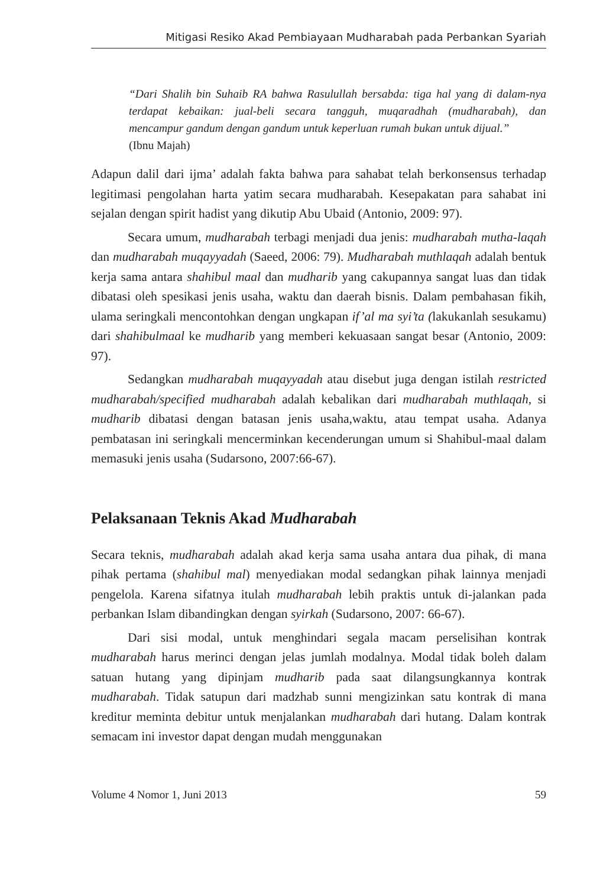Mitigasi Resiko Akad Pembiayaan Mudharabah pada Perbankan Syariah
“Dari Shalih bin Suhaib RA bahwa Rasulullah bersabda: tiga hal yang di dalam-nya terdapat kebaikan: jual-beli secara tangguh, muqaradhah (mudharabah), dan mencampur gandum dengan gandum untuk keperluan rumah bukan untuk dijual.”
(Ibnu Majah)
Adapun dalil dari ijma’ adalah fakta bahwa para sahabat telah berkonsensus terhadap legitimasi pengolahan harta yatim secara mudharabah. Kesepakatan para sahabat ini sejalan dengan spirit hadist yang dikutip Abu Ubaid (Antonio, 2009: 97).
Secara umum, mudharabah terbagi menjadi dua jenis: mudharabah mutha-laqah dan mudharabah muqayyadah (Saeed, 2006: 79). Mudharabah muthlaqah adalah bentuk kerja sama antara shahibul maal dan mudharib yang cakupannya sangat luas dan tidak dibatasi oleh spesikasi jenis usaha, waktu dan daerah bisnis. Dalam pembahasan fikih, ulama seringkali mencontohkan dengan ungkapan if’al ma syi’ta (lakukanlah sesukamu) dari shahibulmaal ke mudharib yang memberi kekuasaan sangat besar (Antonio, 2009: 97).
Sedangkan mudharabah muqayyadah atau disebut juga dengan istilah restricted mudharabah/specified mudharabah adalah kebalikan dari mudharabah muthlaqah, si mudharib dibatasi dengan batasan jenis usaha,waktu, atau tempat usaha. Adanya pembatasan ini seringkali mencerminkan kecenderungan umum si Shahibul-maal dalam memasuki jenis usaha (Sudarsono, 2007:66-67).
Pelaksanaan Teknis Akad Mudharabah
Secara teknis, mudharabah adalah akad kerja sama usaha antara dua pihak, di mana pihak pertama (shahibul mal) menyediakan modal sedangkan pihak lainnya menjadi pengelola. Karena sifatnya itulah mudharabah lebih praktis untuk di-jalankan pada perbankan Islam dibandingkan dengan syirkah (Sudarsono, 2007: 66-67).
Dari sisi modal, untuk menghindari segala macam perselisihan kontrak mudharabah harus merinci dengan jelas jumlah modalnya. Modal tidak boleh dalam satuan hutang yang dipinjam mudharib pada saat dilangsungkannya kontrak mudharabah. Tidak satupun dari madzhab sunni mengizinkan satu kontrak di mana kreditur meminta debitur untuk menjalankan mudharabah dari hutang. Dalam kontrak semacam ini investor dapat dengan mudah menggunakan
Volume 4 Nomor 1, Juni 2013 59